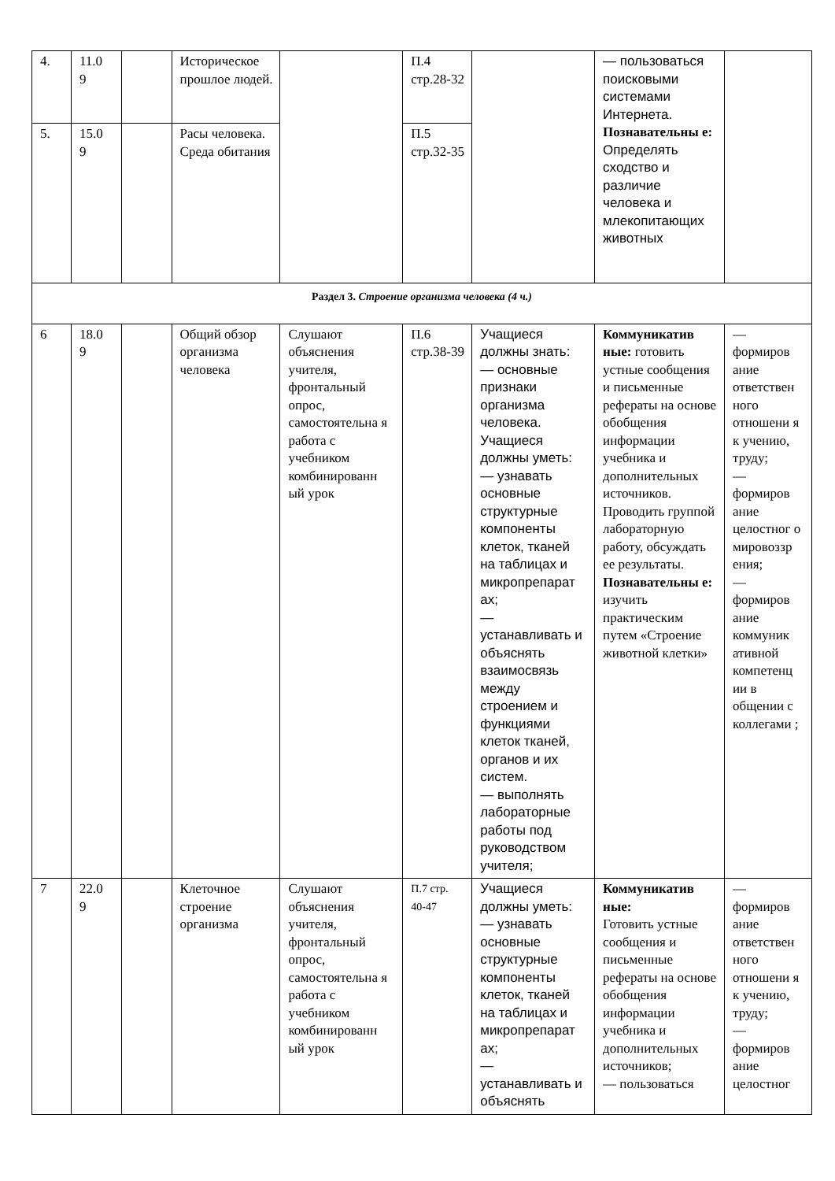| 4. | 11.0 9 | | Историческое прошлое людей. | | П.4 стр.28-32 | | — пользоваться поисковыми системами Интернета. Познавательны е: Определять сходство и различие человека и млекопитающих животных | |
| 5. | 15.0 9 | | Расы человека. Среда обитания | | П.5 стр.32-35 | | | |
| Раздел 3. Строение организма человека (4 ч.) | | | | | | | | |
| 6 | 18.0 9 | | Общий обзор организма человека | Слушают объяснения учителя, фронтальный опрос, самостоятельна я работа с учебником комбинированн ый урок | П.6 стр.38-39 | Учащиеся должны знать: — основные признаки организма человека. Учащиеся должны уметь: — узнавать основные структурные компоненты клеток, тканей на таблицах и микропрепарат ах; — устанавливать и объяснять взаимосвязь между строением и функциями клеток тканей, органов и их систем. — выполнять лабораторные работы под руководством учителя; | Коммуникатив ные: готовить устные сообщения и письменные рефераты на основе обобщения информации учебника и дополнительных источников. Проводить группой лабораторную работу, обсуждать ее результаты. Познавательны е: изучить практическим путем «Строение животной клетки» | — формиров ание ответствен ного отношени я к учению, труду; — формиров ание целостног о мировоззр ения; — формиров ание коммуник ативной компетенц ии в общении с коллегами ; |
| 7 | 22.0 9 | | Клеточное строение организма | Слушают объяснения учителя, фронтальный опрос, самостоятельна я работа с учебником комбинированн ый урок | П.7 стр. 40-47 | Учащиеся должны уметь: — узнавать основные структурные компоненты клеток, тканей на таблицах и микропрепарат ах; — устанавливать и объяснять | Коммуникатив ные: Готовить устные сообщения и письменные рефераты на основе обобщения информации учебника и дополнительных источников; — пользоваться | — формиров ание ответствен ного отношени я к учению, труду; — формиров ание целостног |